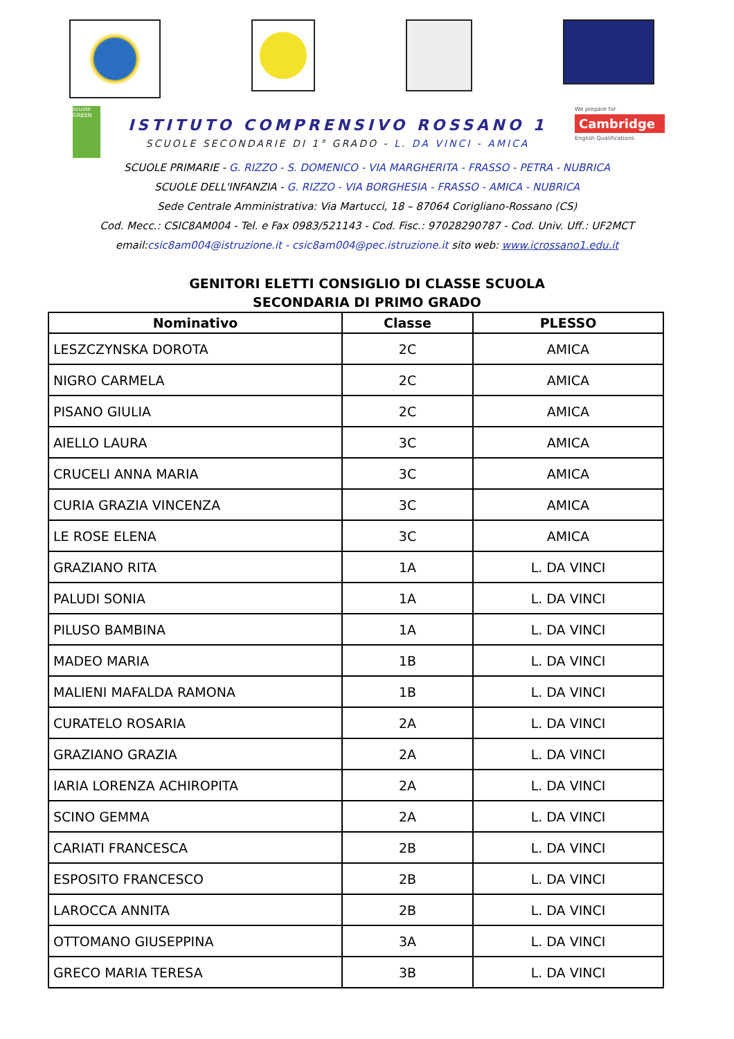scuole GREEN
ISTITUTO COMPRENSIVO ROSSANO 1
SCUOLE SECONDARIE DI 1° GRADO - L. DA VINCI - AMICA
We prepare for
Cambridge
English Qualifications
SCUOLE PRIMARIE - G. RIZZO - S. DOMENICO - VIA MARGHERITA - FRASSO - PETRA - NUBRICA
SCUOLE DELL'INFANZIA - G. RIZZO - VIA BORGHESIA - FRASSO - AMICA - NUBRICA
Sede Centrale Amministrativa: Via Martucci, 18 – 87064 Corigliano-Rossano (CS)
Cod. Mecc.: CSIC8AM004 - Tel. e Fax 0983/521143 - Cod. Fisc.: 97028290787 - Cod. Univ. Uff.: UF2MCT
email:csic8am004@istruzione.it - csic8am004@pec.istruzione.it sito web: www.icrossano1.edu.it
GENITORI ELETTI CONSIGLIO DI CLASSE SCUOLA
SECONDARIA DI PRIMO GRADO
| Nominativo | Classe | PLESSO |
| --- | --- | --- |
| LESZCZYNSKA DOROTA | 2C | AMICA |
| NIGRO CARMELA | 2C | AMICA |
| PISANO GIULIA | 2C | AMICA |
| AIELLO LAURA | 3C | AMICA |
| CRUCELI ANNA MARIA | 3C | AMICA |
| CURIA GRAZIA VINCENZA | 3C | AMICA |
| LE ROSE ELENA | 3C | AMICA |
| GRAZIANO RITA | 1A | L. DA VINCI |
| PALUDI SONIA | 1A | L. DA VINCI |
| PILUSO BAMBINA | 1A | L. DA VINCI |
| MADEO MARIA | 1B | L. DA VINCI |
| MALIENI MAFALDA RAMONA | 1B | L. DA VINCI |
| CURATELO ROSARIA | 2A | L. DA VINCI |
| GRAZIANO GRAZIA | 2A | L. DA VINCI |
| IARIA LORENZA ACHIROPITA | 2A | L. DA VINCI |
| SCINO GEMMA | 2A | L. DA VINCI |
| CARIATI FRANCESCA | 2B | L. DA VINCI |
| ESPOSITO FRANCESCO | 2B | L. DA VINCI |
| LAROCCA ANNITA | 2B | L. DA VINCI |
| OTTOMANO GIUSEPPINA | 3A | L. DA VINCI |
| GRECO MARIA TERESA | 3B | L. DA VINCI |